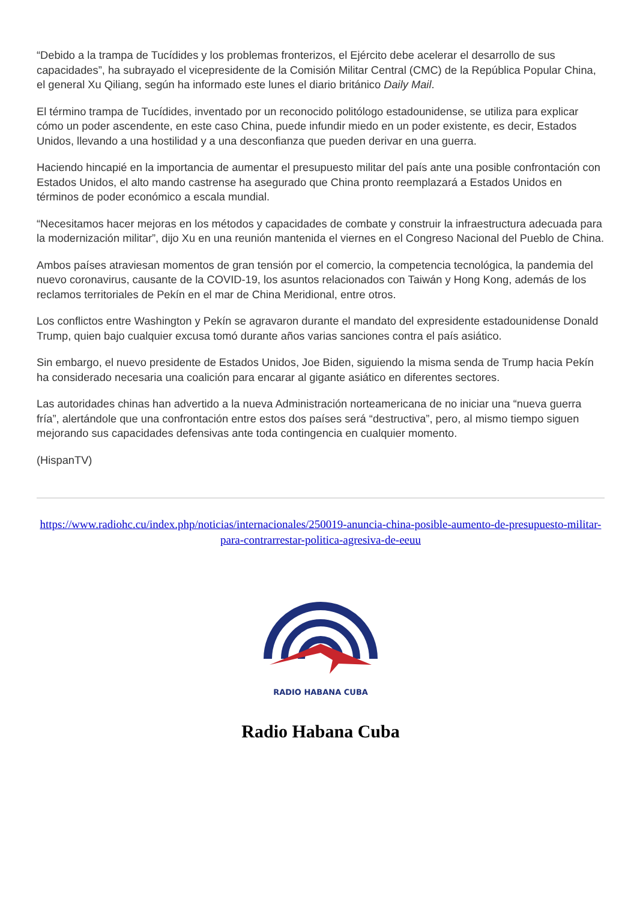“Debido a la trampa de Tucídides y los problemas fronterizos, el Ejército debe acelerar el desarrollo de sus capacidades”, ha subrayado el vicepresidente de la Comisión Militar Central (CMC) de la República Popular China, el general Xu Qiliang, según ha informado este lunes el diario británico Daily Mail.
El término trampa de Tucídides, inventado por un reconocido politólogo estadounidense, se utiliza para explicar cómo un poder ascendente, en este caso China, puede infundir miedo en un poder existente, es decir, Estados Unidos, llevando a una hostilidad y a una desconfianza que pueden derivar en una guerra.
Haciendo hincapié en la importancia de aumentar el presupuesto militar del país ante una posible confrontación con Estados Unidos, el alto mando castrense ha asegurado que China pronto reemplazará a Estados Unidos en términos de poder económico a escala mundial.
“Necesitamos hacer mejoras en los métodos y capacidades de combate y construir la infraestructura adecuada para la modernización militar”, dijo Xu en una reunión mantenida el viernes en el Congreso Nacional del Pueblo de China.
Ambos países atraviesan momentos de gran tensión por el comercio, la competencia tecnológica, la pandemia del nuevo coronavirus, causante de la COVID-19, los asuntos relacionados con Taiwán y Hong Kong, además de los reclamos territoriales de Pekín en el mar de China Meridional, entre otros.
Los conflictos entre Washington y Pekín se agravaron durante el mandato del expresidente estadounidense Donald Trump, quien bajo cualquier excusa tomó durante años varias sanciones contra el país asiático.
Sin embargo, el nuevo presidente de Estados Unidos, Joe Biden, siguiendo la misma senda de Trump hacia Pekín ha considerado necesaria una coalición para encarar al gigante asiático en diferentes sectores.
Las autoridades chinas han advertido a la nueva Administración norteamericana de no iniciar una “nueva guerra fría”, alertándole que una confrontación entre estos dos países será “destructiva”, pero, al mismo tiempo siguen mejorando sus capacidades defensivas ante toda contingencia en cualquier momento.
(HispanTV)
https://www.radiohc.cu/index.php/noticias/internacionales/250019-anuncia-china-posible-aumento-de-presupuesto-militar-para-contrarrestar-politica-agresiva-de-eeuu
RADIO HABANA CUBA
Radio Habana Cuba